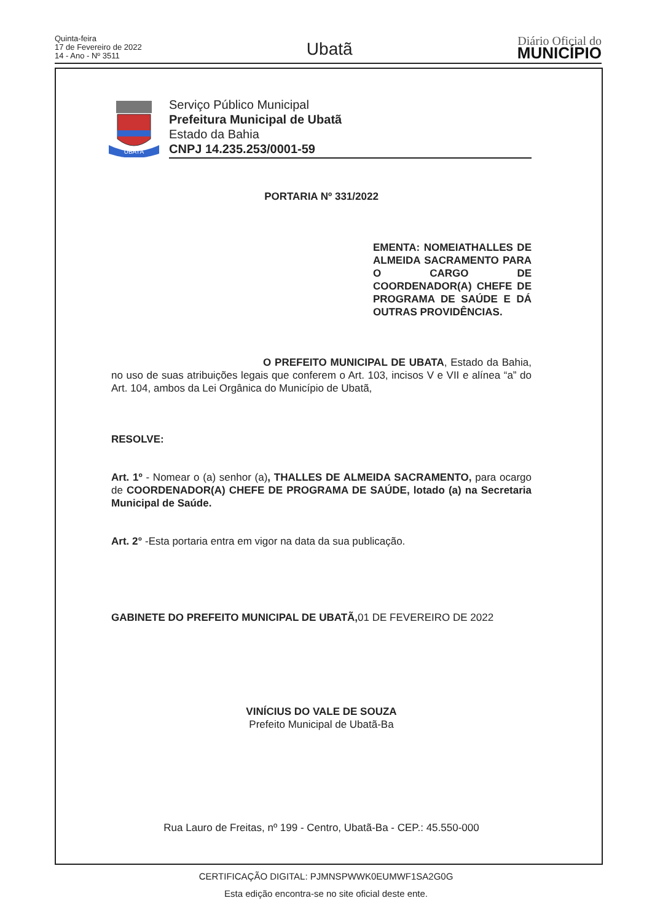Quinta-feira
17 de Fevereiro de 2022
14 - Ano - Nº 3511
Ubatã
Diário Oficial do
MUNICÍPIO
UBATÃ
Serviço Público Municipal
Prefeitura Municipal de Ubatã
Estado da Bahia
CNPJ 14.235.253/0001-59
PORTARIA Nº 331/2022
EMENTA: NOMEIATHALLES DE ALMEIDA SACRAMENTO PARA O CARGO DE COORDENADOR(A) CHEFE DE PROGRAMA DE SAÚDE E DÁ OUTRAS PROVIDÊNCIAS.
O PREFEITO MUNICIPAL DE UBATA, Estado da Bahia, no uso de suas atribuições legais que conferem o Art. 103, incisos V e VII e alínea “a” do Art. 104, ambos da Lei Orgânica do Município de Ubatã,
RESOLVE:
Art. 1º - Nomear o (a) senhor (a), THALLES DE ALMEIDA SACRAMENTO, para ocargo de COORDENADOR(A) CHEFE DE PROGRAMA DE SAÚDE, lotado (a) na Secretaria Municipal de Saúde.
Art. 2° -Esta portaria entra em vigor na data da sua publicação.
GABINETE DO PREFEITO MUNICIPAL DE UBATÃ, 01 DE FEVEREIRO DE 2022
VINÍCIUS DO VALE DE SOUZA
Prefeito Municipal de Ubatã-Ba
Rua Lauro de Freitas, nº 199 - Centro, Ubatã-Ba - CEP.: 45.550-000
CERTIFICAÇÃO DIGITAL: PJMNSPWWK0EUMWF1SA2G0G
Esta edição encontra-se no site oficial deste ente.